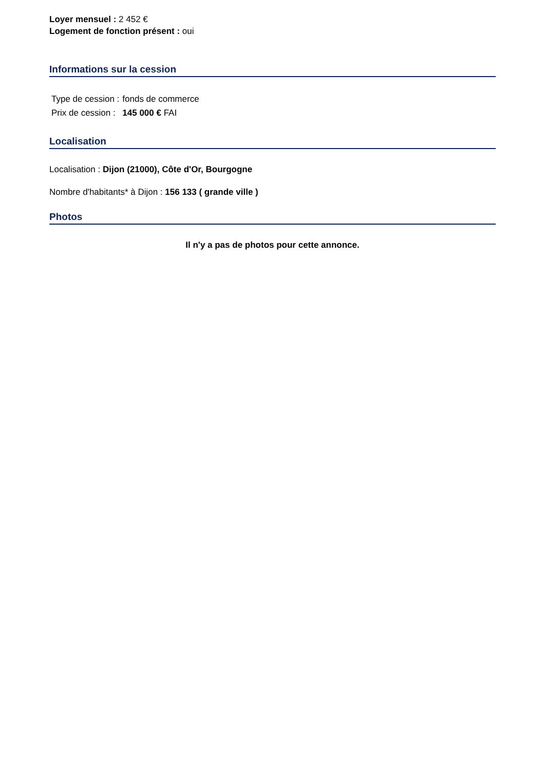Loyer mensuel : 2 452 €
Logement de fonction présent : oui
Informations sur la cession
| Type de cession : | fonds de commerce |
| Prix de cession : | 145 000 € FAI |
Localisation
Localisation : Dijon (21000), Côte d'Or, Bourgogne
Nombre d'habitants* à Dijon : 156 133 ( grande ville )
Photos
Il n'y a pas de photos pour cette annonce.